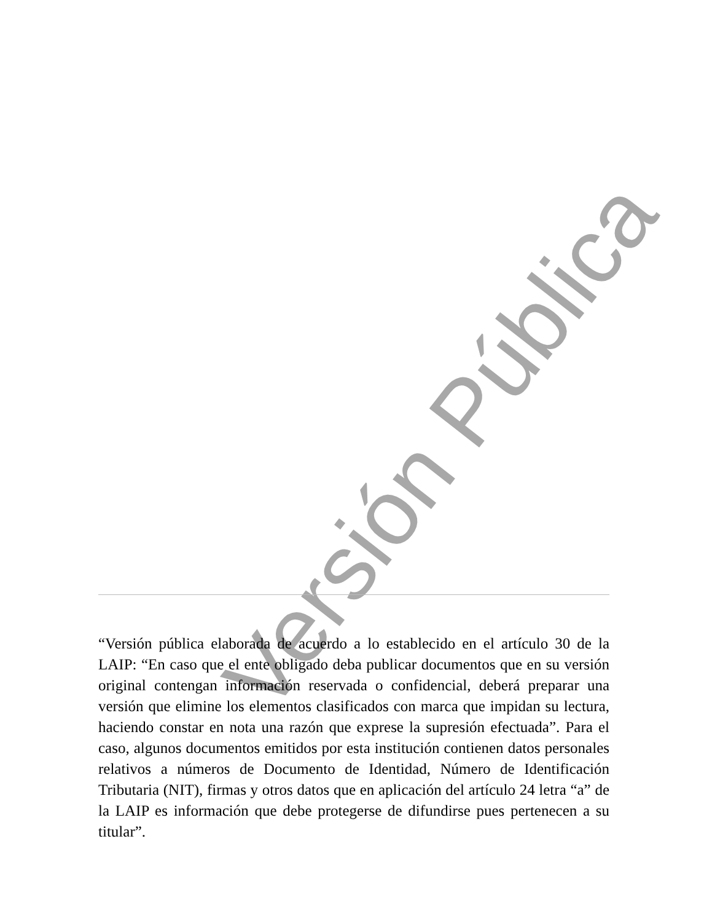Versión Pública
“Versión pública elaborada de acuerdo a lo establecido en el artículo 30 de la LAIP: “En caso que el ente obligado deba publicar documentos que en su versión original contengan información reservada o confidencial, deberá preparar una versión que elimine los elementos clasificados con marca que impidan su lectura, haciendo constar en nota una razón que exprese la supresión efectuada”. Para el caso, algunos documentos emitidos por esta institución contienen datos personales relativos a números de Documento de Identidad, Número de Identificación Tributaria (NIT), firmas y otros datos que en aplicación del artículo 24 letra “a” de la LAIP es información que debe protegerse de difundirse pues pertenecen a su titular”.